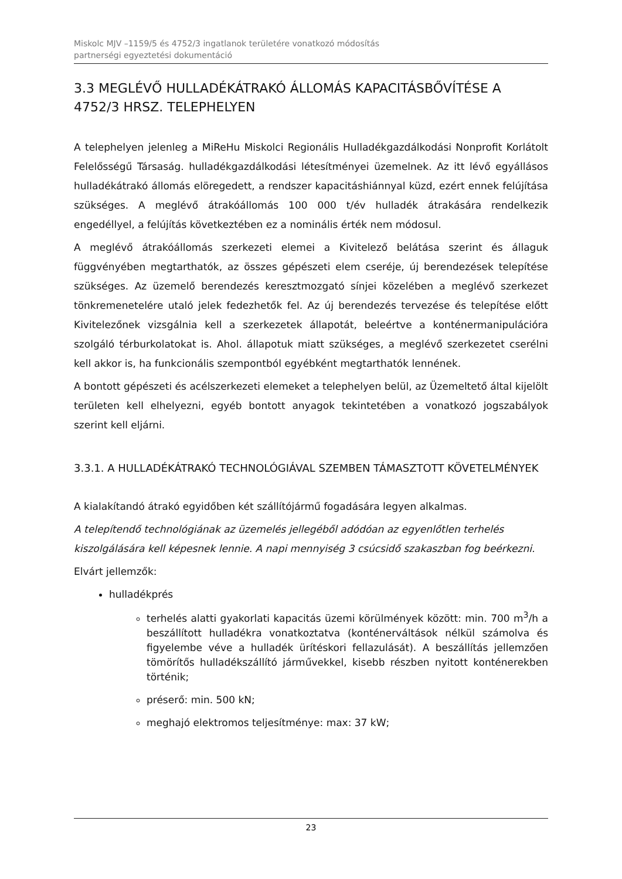Miskolc MJV –1159/5 és 4752/3 ingatlanok területére vonatkozó módosítás
partnerségi egyeztetési dokumentáció
3.3 MEGLÉVŐ HULLADÉKÁTRAKÓ ÁLLOMÁS KAPACITÁSBŐVÍTÉSE A 4752/3 HRSZ. TELEPHELYEN
A telephelyen jelenleg a MiReHu Miskolci Regionális Hulladékgazdálkodási Nonprofit Korlátolt Felelősségű Társaság. hulladékgazdálkodási létesítményei üzemelnek. Az itt lévő egyállásos hulladékátrakó állomás elöregedett, a rendszer kapacitáshiánnyal küzd, ezért ennek felújítása szükséges. A meglévő átrakóállomás 100 000 t/év hulladék átrakására rendelkezik engedéllyel, a felújítás következtében ez a nominális érték nem módosul.
A meglévő átrakóállomás szerkezeti elemei a Kivitelező belátása szerint és állaguk függvényében megtarthatók, az összes gépészeti elem cseréje, új berendezések telepítése szükséges. Az üzemelő berendezés keresztmozgató sínjei közelében a meglévő szerkezet tönkremenetelére utaló jelek fedezhetők fel. Az új berendezés tervezése és telepítése előtt Kivitelezőnek vizsgálnia kell a szerkezetek állapotát, beleértve a konténermanipulációra szolgáló térburkolatokat is. Ahol. állapotuk miatt szükséges, a meglévő szerkezetet cserélni kell akkor is, ha funkcionális szempontból egyébként megtarthatók lennének.
A bontott gépészeti és acélszerkezeti elemeket a telephelyen belül, az Üzemeltető által kijelölt területen kell elhelyezni, egyéb bontott anyagok tekintetében a vonatkozó jogszabályok szerint kell eljárni.
3.3.1. A HULLADÉKÁTRAKÓ TECHNOLÓGIÁVAL SZEMBEN TÁMASZTOTT KÖVETELMÉNYEK
A kialakítandó átrakó egyidőben két szállítójármű fogadására legyen alkalmas.
A telepítendő technológiának az üzemelés jellegéből adódóan az egyenlőtlen terhelés kiszolgálására kell képesnek lennie. A napi mennyiség 3 csúcsidő szakaszban fog beérkezni.
Elvárt jellemzők:
hulladékprés
terhelés alatti gyakorlati kapacitás üzemi körülmények között: min. 700 m<sup>3</sup>/h a beszállított hulladékra vonatkoztatva (konténerváltások nélkül számolva és figyelembe véve a hulladék ürítéskori fellazulását). A beszállítás jellemzően tömörítős hulladékszállító járművekkel, kisebb részben nyitott konténerekben történik;
préserő: min. 500 kN;
meghajó elektromos teljesítménye: max: 37 kW;
23